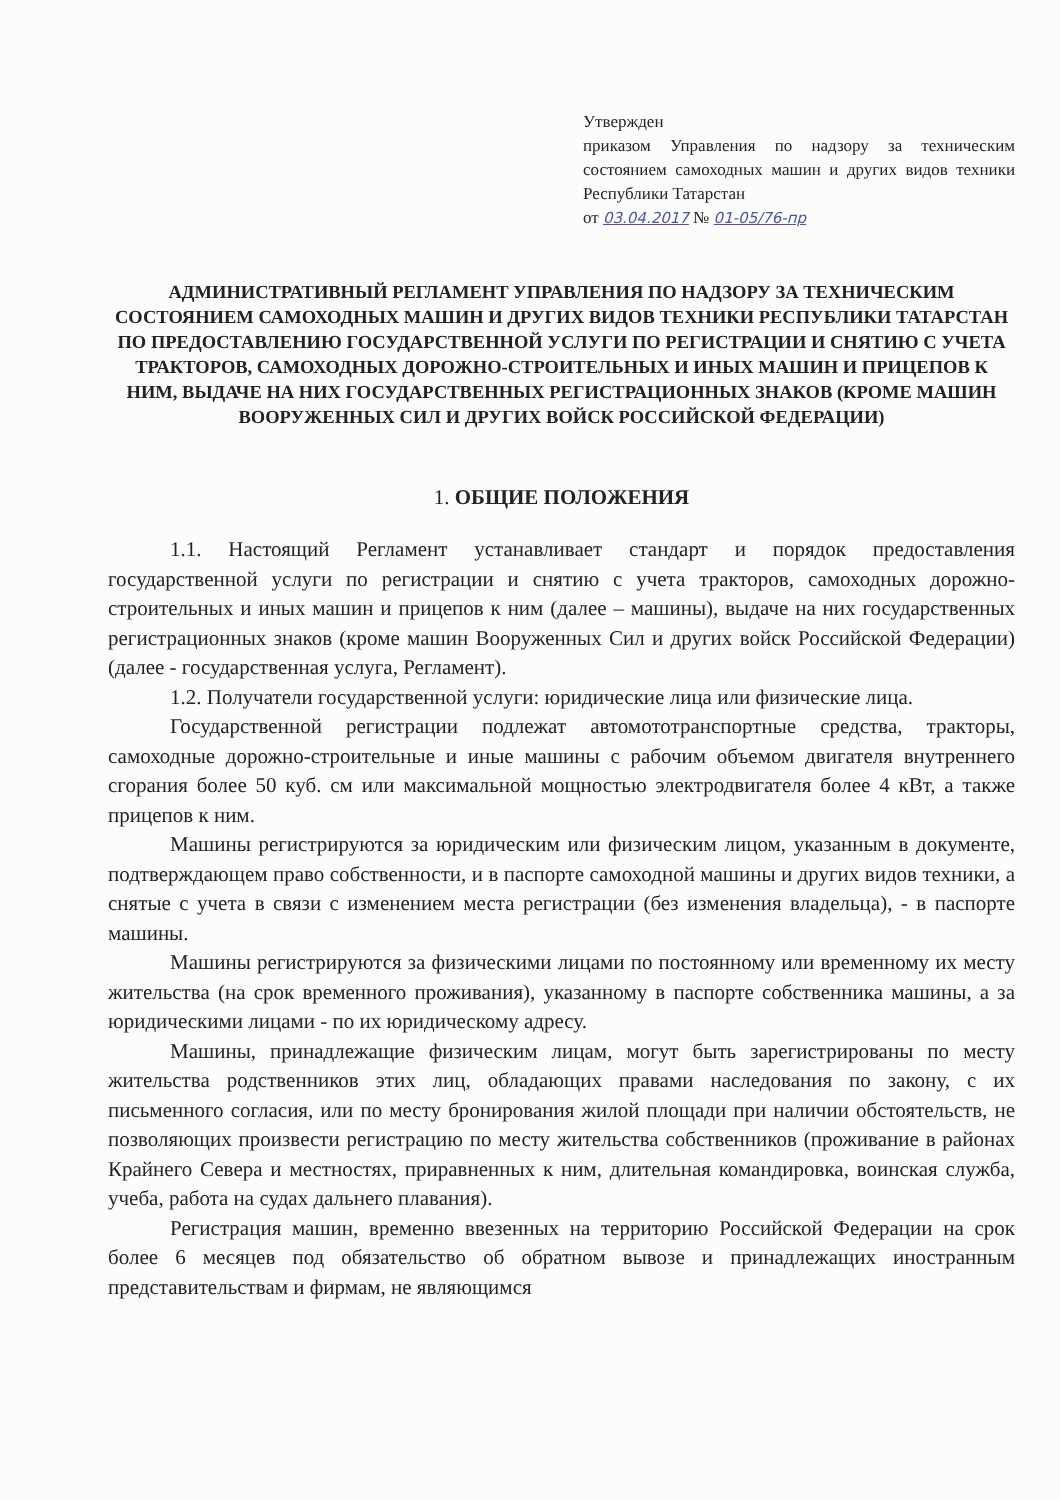Утвержден
приказом Управления по надзору за техническим состоянием самоходных машин и других видов техники Республики Татарстан
от 03.04.2017 № 01-05/76-пр
АДМИНИСТРАТИВНЫЙ РЕГЛАМЕНТ УПРАВЛЕНИЯ ПО НАДЗОРУ ЗА ТЕХНИЧЕСКИМ СОСТОЯНИЕМ САМОХОДНЫХ МАШИН И ДРУГИХ ВИДОВ ТЕХНИКИ РЕСПУБЛИКИ ТАТАРСТАН ПО ПРЕДОСТАВЛЕНИЮ ГОСУДАРСТВЕННОЙ УСЛУГИ ПО РЕГИСТРАЦИИ И СНЯТИЮ С УЧЕТА ТРАКТОРОВ, САМОХОДНЫХ ДОРОЖНО-СТРОИТЕЛЬНЫХ И ИНЫХ МАШИН И ПРИЦЕПОВ К НИМ, ВЫДАЧЕ НА НИХ ГОСУДАРСТВЕННЫХ РЕГИСТРАЦИОННЫХ ЗНАКОВ (КРОМЕ МАШИН ВООРУЖЕННЫХ СИЛ И ДРУГИХ ВОЙСК РОССИЙСКОЙ ФЕДЕРАЦИИ)
1. ОБЩИЕ ПОЛОЖЕНИЯ
1.1. Настоящий Регламент устанавливает стандарт и порядок предоставления государственной услуги по регистрации и снятию с учета тракторов, самоходных дорожно-строительных и иных машин и прицепов к ним (далее – машины), выдаче на них государственных регистрационных знаков (кроме машин Вооруженных Сил и других войск Российской Федерации) (далее - государственная услуга, Регламент).
1.2. Получатели государственной услуги: юридические лица или физические лица.
Государственной регистрации подлежат автомототранспортные средства, тракторы, самоходные дорожно-строительные и иные машины с рабочим объемом двигателя внутреннего сгорания более 50 куб. см или максимальной мощностью электродвигателя более 4 кВт, а также прицепов к ним.
Машины регистрируются за юридическим или физическим лицом, указанным в документе, подтверждающем право собственности, и в паспорте самоходной машины и других видов техники, а снятые с учета в связи с изменением места регистрации (без изменения владельца), - в паспорте машины.
Машины регистрируются за физическими лицами по постоянному или временному их месту жительства (на срок временного проживания), указанному в паспорте собственника машины, а за юридическими лицами - по их юридическому адресу.
Машины, принадлежащие физическим лицам, могут быть зарегистрированы по месту жительства родственников этих лиц, обладающих правами наследования по закону, с их письменного согласия, или по месту бронирования жилой площади при наличии обстоятельств, не позволяющих произвести регистрацию по месту жительства собственников (проживание в районах Крайнего Севера и местностях, приравненных к ним, длительная командировка, воинская служба, учеба, работа на судах дальнего плавания).
Регистрация машин, временно ввезенных на территорию Российской Федерации на срок более 6 месяцев под обязательство об обратном вывозе и принадлежащих иностранным представительствам и фирмам, не являющимся